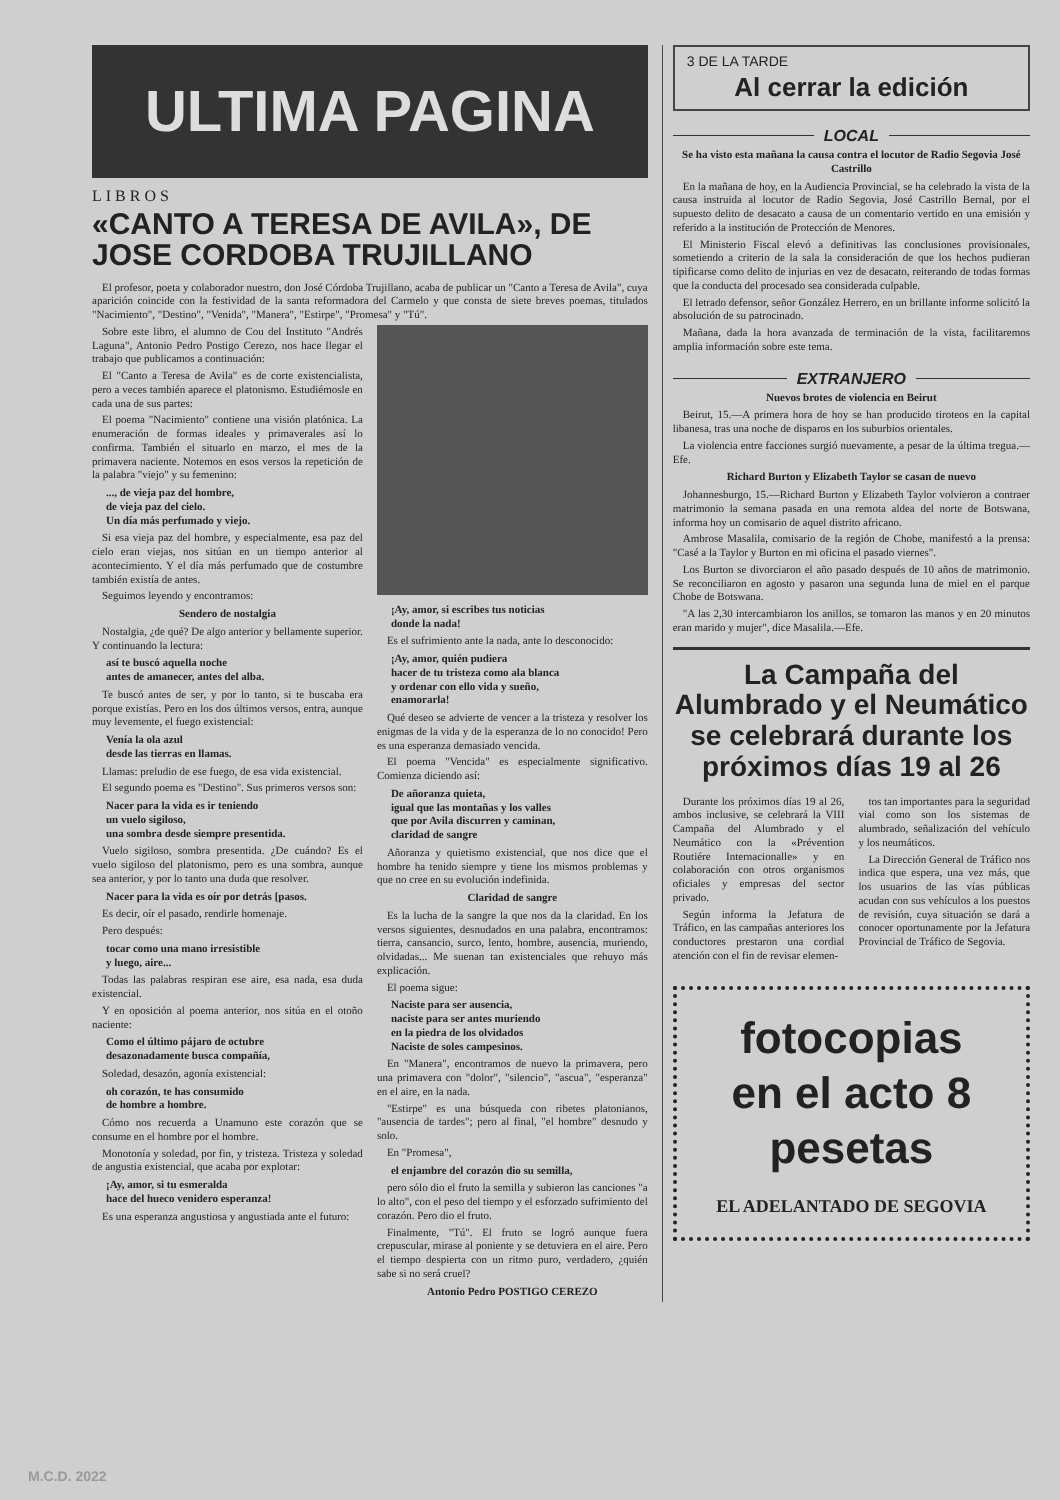ULTIMA PAGINA
LIBROS
«CANTO A TERESA DE AVILA», DE JOSE CORDOBA TRUJILLANO
El profesor, poeta y colaborador nuestro, don José Córdoba Trujillano, acaba de publicar un "Canto a Teresa de Avila", cuya aparición coincide con la festividad de la santa reformadora del Carmelo y que consta de siete breves poemas, titulados "Nacimiento", "Destino", "Venida", "Manera", "Estirpe", "Promesa" y "Tú".
Sobre este libro, el alumno de Cou del Instituto "Andrés Laguna", Antonio Pedro Postigo Cerezo, nos hace llegar el trabajo que publicamos a continuación:
El "Canto a Teresa de Avila" es de corte existencialista, pero a veces también aparece el platonismo. Estudiémosle en cada una de sus partes:
El poema "Nacimiento" contiene una visión platónica. La enumeración de formas ideales y primaverales así lo confirma. También el situarlo en marzo, el mes de la primavera naciente. Notemos en esos versos la repetición de la palabra "viejo" y su femenino:
..., de vieja paz del hombre,
de vieja paz del cielo.
Un día más perfumado y viejo.
Si esa vieja paz del hombre, y especialmente, esa paz del cielo eran viejas, nos sitúan en un tiempo anterior al acontecimiento. Y el día más perfumado que de costumbre también existía de antes.
Seguimos leyendo y encontramos:
Sendero de nostalgia
Nostalgia, ¿de qué? De algo anterior y bellamente superior. Y continuando la lectura:
así te buscó aquella noche
antes de amanecer, antes del alba.
Te buscó antes de ser, y por lo tanto, si te buscaba era porque existías. Pero en los dos últimos versos, entra, aunque muy levemente, el fuego existencial:
Venía la ola azul
desde las tierras en llamas.
Llamas: preludio de ese fuego, de esa vida existencial.
El segundo poema es "Destino". Sus primeros versos son:
Nacer para la vida es ir teniendo
un vuelo sigiloso,
una sombra desde siempre presentida.
Vuelo sigiloso, sombra presentida. ¿De cuándo? Es el vuelo sigiloso del platonismo, pero es una sombra, aunque sea anterior, y por lo tanto una duda que resolver.
Nacer para la vida es oír por detrás [pasos.
Es decir, oír el pasado, rendirle homenaje.
Pero después:
tocar como una mano irresistible
y luego, aire...
Todas las palabras respiran ese aire, esa nada, esa duda existencial.
Y en oposición al poema anterior, nos sitúa en el otoño naciente:
Como el último pájaro de octubre
desazonadamente busca compañía,
Soledad, desazón, agonía existencial:
oh corazón, te has consumido
de hombre a hombre.
Cómo nos recuerda a Unamuno este corazón que se consume en el hombre por el hombre.
Monotonía y soledad, por fin, y tristeza. Tristeza y soledad de angustia existencial, que acaba por explotar:
¡Ay, amor, si tu esmeralda
hace del hueco venidero esperanza!
Es una esperanza angustiosa y angustiada ante el futuro:
¡Ay, amor, si escribes tus noticias
donde la nada!
Es el sufrimiento ante la nada, ante lo desconocido:
¡Ay, amor, quién pudiera
hacer de tu tristeza como ala blanca
y ordenar con ello vida y sueño,
enamorarla!
Qué deseo se advierte de vencer a la tristeza y resolver los enigmas de la vida y de la esperanza de lo no conocido! Pero es una esperanza demasiado vencida.
El poema "Vencida" es especialmente significativo. Comienza diciendo así:
De añoranza quieta,
igual que las montañas y los valles
que por Avila discurren y caminan,
claridad de sangre
Añoranza y quietismo existencial, que nos dice que el hombre ha tenido siempre y tiene los mismos problemas y que no cree en su evolución indefinida.
Claridad de sangre
Es la lucha de la sangre la que nos da la claridad. En los versos siguientes, desnudados en una palabra, encontramos: tierra, cansancio, surco, lento, hombre, ausencia, muriendo, olvidadas... Me suenan tan existenciales que rehuyo más explicación.
El poema sigue:
Naciste para ser ausencia,
naciste para ser antes muriendo
en la piedra de los olvidados
Naciste de soles campesinos.
En "Manera", encontramos de nuevo la primavera, pero una primavera con "dolor", "silencio", "ascua", "esperanza" en el aire, en la nada.
"Estirpe" es una búsqueda con ribetes platonianos, "ausencia de tardes"; pero al final, "el hombre" desnudo y solo.
En "Promesa",
el enjambre del corazón dio su semilla,
pero sólo dio el fruto la semilla y subieron las canciones "a lo alto", con el peso del tiempo y el esforzado sufrimiento del corazón. Pero dio el fruto.
Finalmente, "Tú". El fruto se logró aunque fuera crepuscular, mirase al poniente y se detuviera en el aire. Pero el tiempo despierta con un ritmo puro, verdadero, ¿quién sabe si no será cruel?
Antonio Pedro POSTIGO CEREZO
3 DE LA TARDE
Al cerrar la edición
LOCAL
Se ha visto esta mañana la causa contra el locutor de Radio Segovia José Castrillo
En la mañana de hoy, en la Audiencia Provincial, se ha celebrado la vista de la causa instruida al locutor de Radio Segovia, José Castrillo Bernal, por el supuesto delito de desacato a causa de un comentario vertido en una emisión y referido a la institución de Protección de Menores.
El Ministerio Fiscal elevó a definitivas las conclusiones provisionales, sometiendo a criterio de la sala la consideración de que los hechos pudieran tipificarse como delito de injurias en vez de desacato, reiterando de todas formas que la conducta del procesado sea considerada culpable.
El letrado defensor, señor González Herrero, en un brillante informe solicitó la absolución de su patrocinado.
Mañana, dada la hora avanzada de terminación de la vista, facilitaremos amplia información sobre este tema.
EXTRANJERO
Nuevos brotes de violencia en Beirut
Beirut, 15.—A primera hora de hoy se han producido tiroteos en la capital libanesa, tras una noche de disparos en los suburbios orientales.
La violencia entre facciones surgió nuevamente, a pesar de la última tregua.—Efe.
Richard Burton y Elizabeth Taylor se casan de nuevo
Johannesburgo, 15.—Richard Burton y Elizabeth Taylor volvieron a contraer matrimonio la semana pasada en una remota aldea del norte de Botswana, informa hoy un comisario de aquel distrito africano.
Ambrose Masalila, comisario de la región de Chobe, manifestó a la prensa: "Casé a la Taylor y Burton en mi oficina el pasado viernes".
Los Burton se divorciaron el año pasado después de 10 años de matrimonio. Se reconciliaron en agosto y pasaron una segunda luna de miel en el parque Chobe de Botswana.
"A las 2,30 intercambiaron los anillos, se tomaron las manos y en 20 minutos eran marido y mujer", dice Masalila.—Efe.
La Campaña del Alumbrado y el Neumático se celebrará durante los próximos días 19 al 26
Durante los próximos días 19 al 26, ambos inclusive, se celebrará la VIII Campaña del Alumbrado y el Neumático con la «Prévention Routiére Internacionalle» y en colaboración con otros organismos oficiales y empresas del sector privado.
Según informa la Jefatura de Tráfico, en las campañas anteriores los conductores prestaron una cordial atención con el fin de revisar elemen-
tos tan importantes para la seguridad vial como son los sistemas de alumbrado, señalización del vehículo y los neumáticos.
La Dirección General de Tráfico nos indica que espera, una vez más, que los usuarios de las vías públicas acudan con sus vehículos a los puestos de revisión, cuya situación se dará a conocer oportunamente por la Jefatura Provincial de Tráfico de Segovia.
fotocopias
en el acto 8 pesetas
EL ADELANTADO DE SEGOVIA
M.C.D. 2022